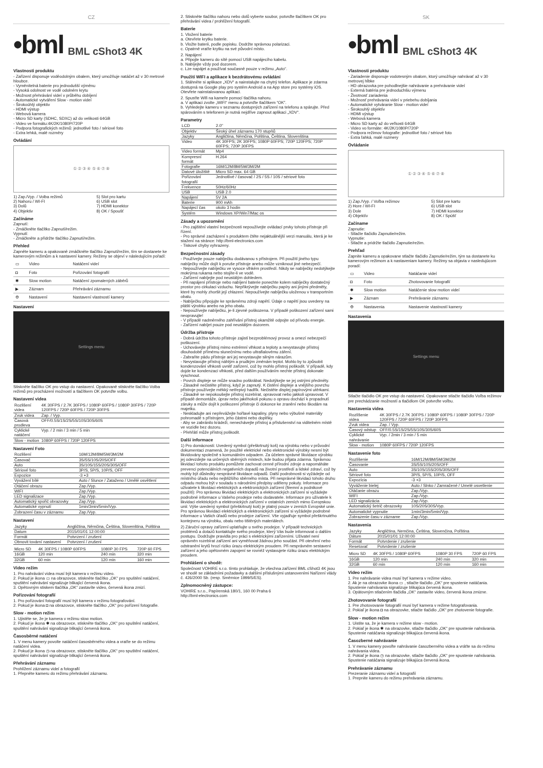CZ
•bml BML cShot3 4K
Vlastnosti produktu
- Zařízení disponuje voděodolným obalem, který umožňuje natáčet až v 30 metrové hloubce.
- Vyměnitelná baterie pro jednodušší výměnu
- Vysoká odolnost ve vodě odolném krytu
- Možnost přehrávání videí v průběhu dobíjení
- Automatické vytváření Slow - motion videí
- Širokoúhlý objektiv
- HDMI výstup
- Webová kamera
- Micro SD karty (SDHC, SDXC) až do velikosti 64GB
- Video ve formátu:4K/2K/1080P/720P
- Podpora fotografických režimů: jednotlivé foto / sériové foto
- Extra lehká, malé rozměry
Ovládání
① ② ③ ④ ⑤ ⑥ ⑦ ⑧
1) Zap./Vyp. / Volba režimů
2) Nahoru / WI-FI
3) Dolů
4) Objektiv
5) Slot pro kartu
6) USB slot
7) HDMI konektor
8) OK / Spoušť
Začínáme
Zapnutí:
- Zmáčkněte tlačítko Zapnutí/režim.
Vypnutí:
- Zmáčkněte a přidržte tlačítko Zapnutí/režim.
Přehled
Zapněte kameru a opakovaně zmáčkněte tlačítko Zapnutí/režim, tím se dostanete ke kamerovým režimům a k nastavení kamery. Režimy se objeví v následujícím pořadí:
| ▭ | Video | Natáčení videí |
| ◘ | Foto | Pořizování fotografií |
| ✱ | Slow motion | Natáčení zpomalených záběrů |
| ▶ | Záznam | Přehrávání záznamu |
| ⚙ | Nastavení | Nastavení vlastností kamery |
Nastavení
Settings menu
Stiskněte tlačítko OK pro vstup do nastavení. Opakovaně stiskněte tlačítko Volba režimů pro procházení možností a tlačítkem OK potvrďte volbu.
Nastavení videa
| Rozlišení videa | 4K 30FPS / 2.7K 30FPS / 1080P 60FPS / 1080P 30FPS / 720P 120FPS / 720P 60FPS / 720P 30FPS |
| Zvuk videa | Zap. / Vyp. |
| Časová prodleva | OFF/0.5S/1S/2S/5S/10S/30S/60S |
| Cyklické natáčení | Vyp. / 2 min / 3 min / 5 min |
| Slow - motion | 1080P 60FPS / 720P 120FPS |
Nastavení Foto
| Rozlišení | 16M/12M/8M/5M/3M/2M |
| Časovač | 3S/5S/10S/20S/OFF |
| Auto | 3S/10S/15S/20S/30S/OFF |
| Sériové foto | 3P/S, 5P/S, 10P/S, OFF |
| Expozice | -3 +3 |
| Vyvážení bílé | Auto / Slunce / Zataženo / Umělé osvětlení |
| Otáčení obrazu | Zap./Vyp. |
| WIFI | Zap./Vyp. |
| LED signalizace | Zap./Vyp. |
| Automatický spořič obrazovky | Zap./Vyp. |
| Automatické vypnutí | 1min/3min/5min/Vyp. |
| Zobrazení času v záznamu | Zap./Vyp. |
Nastavení
| Jazyky | Angličtina, Němčina, Čeština, Slovenština, Polština |
| Datum | 2015/01/01 12:00:00 |
| Formát | Potvrzení / zrušení |
| Obnovit tovární nastavení | Potvrzení / zrušení |
| Micro SD | 4K 30FPS / 1080P 60FPS | 1080P 30 FPS | 720P 60 FPS |
| --- | --- | --- | --- |
| 16GB | 120 min | 240 min | 320 min |
| 32GB | 60 min | 120 min | 160 min |
Video režim
1. Pro nahrávání videa musí být kamera v režimu video.
2. Pokud je ikona ▭ na obrazovce, stiskněte tlačítko „OK“ pro spuštění natáčení, spuštění nahrávání signalizuje blikající červená ikona.
3. Opětovným stiskem tlačítka „OK“ zastavíte video, červená ikona zmizí.
Pořizování fotografií
1. Pro pořizování fotografií musí být kamera v režimu fotografování.
2. Pokud je ikona ◘ na obrazovce, stiskněte tlačítko „OK“ pro pořízení fotografie.
Slow - motion režim
1. Ujistěte se, že je kamera v režimu slow motion.
2. Pokud je ikona ✱ na obrazovce, stiskněte tlačítko „OK“ pro spuštění natáčení, spuštění nahrávání signalizuje blikající červená ikona.
Časosběrné natáčení
1. V menu kamery povolte natáčení časosběrného videa a vraťte se do režimu natáčení videa.
2. Pokud je ikona ◷ na obrazovce, stiskněte tlačítko „OK“ pro spuštění natáčení, spuštění nahrávání signalizuje blikající červená ikona.
Přehrávání záznamu
Prohlížení záznamu videí a fotografií
1. Přepněte kameru do režimu přehrávání záznamu.
2. Stiskněte tlačítko nahoru nebo dolů vyberte soubor, potvrďte tlačítkem OK pro přehrávání videa / prohlížení fotografií.
Baterie
1. Vložení baterie
a. Otevřete krytku baterie.
b. Vložte baterii, podle popisku. Dodržte správnou polarizaci.
c. Opatrně vraťte krytku na své původní místo.
2. Napájení
a. Připojte kameru do sítě pomocí USB napájecího kabelu.
b. Nabíjejte vždy pod dozorem.
c. Lze napájet a používat současně pouze v režimu „Auto“.
Použití WIFI a aplikace k bezdrátovému ovládání
1. Stáhněte si aplikace „XDV“ a nainstalujte na chytrý telefon. Aplikace je zdarma dostupná na Google play pro systém Android a na App store pro systémy iOS. Otevřete nainstalovanou aplikaci.
2. Spusťte Wifi na kameře pomocí tlačítka nahoru.
a. V aplikaci zvolte „WIFI“ menu a potvrďte tlačítkem “OK”.
b. Vyhledejte kameru v seznamu dostupných zařízení na telefonu a spárujte. Před spárováním s telefonem je nutná nejdříve zapnout aplikaci „XDV“.
Parametry
| LCD | 2.0" |
| Objektiv | Široký úhel záznamu 170 stupňů |
| Jazyky | Angličtina, Němčina, Polština, Čeština, Slovenština |
| Video | 4K 30FPS; 2K 30FPS; 1080P 60FPS; 720P 120FPS; 720P 60FPS; 720P 30FPS |
| Video formát | Mp4 |
| Kompresní formát | H.264 |
| Fotografie | 16M/12M/8M/5M/3M/2M |
| Datové úložiště | Micro SD max. 64 GB |
| Pořizování fotografií | Jednotlivé / časovač / 2S / 5S / 10S / sériové foto |
| Frekvence | 50Hz/60Hz |
| USB | USB 2.0 |
| Napájení | 5V 2A |
| Baterie | 900 mAh |
| Napájecí čas | okolo 3 hodin |
| Systém | Windows XP/Win7/Mac os |
Zásady a upozornění
- Pro zajištění vlastní bezpečnosti nepoužívejte ovládací prvky tohoto přístroje při řízení.
- Pro správné zacházení s produktem čtěte nejaktuálnější verzi manuálu, která je ke stažení na stránce: http://bml-electronics.com
- Tiskové chyby vyhrazeny.
Bezpečnostní zásady
- Používejte pouze nabíječku dodávanou s přístrojem. Při použití jiného typu nabíječky může dojít k poruše přístroje anebo může vzniknout jiné nebezpečí.
- Nepoužívejte nabíječku ve vysoce vlhkém prostředí. Nikdy se nabíječky nedotýkejte mokrýma rukama nebo stojíte-li ve vodě.
- Zařízení nabíjejte pod neustálým dohledem.
- Při napájení přístroje nebo nabíjení baterie ponechte kolem nabíječky dostatečný prostor pro cirkulaci vzduchu. Nepřikrývejte nabíječku papíry ani jinými předměty, které by mohly zhoršit její chlazení. Nepoužívejte nabíječku uloženou v transportním obalu.
- Nabíječku připojujte ke správnému zdroji napětí. Údaje o napětí jsou uvedeny na plášti výrobku anebo na jeho obalu.
- Nepoužívejte nabíječku, je-li zjevně poškozena. V případě poškození zařízení sami neopravujte!
- V případě nadměrného zahřívání přístroj okamžitě odpojte od přívodu energie.
- Zařízení nabíjet pouze pod neustálým dozorem.
Údržba přístroje
- Dobrá údržba tohoto přístroje zajistí bezproblémový provoz a omezí nebezpečí poškození.
- Uchovávejte přístroj mimo extrémní vlhkost a teploty a nevystavujte přístroj dlouhodobě přímému slunečnímu nebo ultrafialovému záření.
- Zabraňte pádu přístroje ani jej nevystavujte silným nárazům.
- Nevystavujte přístroj náhlým a prudkým změnám teplot. Mohlo by to způsobit kondenzování vlhkosti uvnitř zařízení, což by mohlo přístroj poškodit. V případě, kdy dojde ke kondenzaci vlhkosti, před dalším používáním nechte přístroj dokonale vyschnout.
- Povrch displeje se může snadno poškrábat. Nedotýkejte se jej ostrými předměty.
- Zásadně nečistěte přístroj, když je zapnutý. K čistění displeje a vnějšího povrchu přístroje používejte měkký netřepivý hadřík. Nečistěte displej papírovými utěrkami.
- Zásadně se nepokoušejte přístroj rozebírat, opravovat nebo jakkoli upravovat. V případě demontáže, úprav nebo jakéhokoli pokusu o opravu dochází k propadnutí záruky a může dojít k poškození přístroje či dokonce ke zranění nebo škodám na majetku.
- Neskladujte ani nepřevážejte hořlavé kapaliny, plyny nebo výbušné materiály pohromadě s přístrojem, jeho částmi nebo doplňky.
- Aby se zabránilo krádeži, nenechávejte přístroj a příslušenství na viditelném místě ve vozidle bez dozoru.
- Přehřátí může přístroj poškodit.
Další informace
1) Pro domácnosti: Uvedený symbol (přeškrtnutý koš) na výrobku nebo v průvodní dokumentaci znamená, že použité elektrické nebo elektronické výrobky nesmí být likvidovány společně s komunálním odpadem. Za účelem správné likvidace výrobku jej odevzdejte na určených sběrných místech, kde budou přijata zdarma. Správnou likvidací tohoto produktu pomůžete zachovat cenné přírodní zdroje a napomáháte prevenci potenciálních negativních dopadů na životní prostředí a lidské zdraví, což by mohly být důsledky nesprávné likvidace odpadů. Další podrobnosti si vyžádejte od místního úřadu nebo nejbližšího sběrného místa. Při nesprávné likvidaci tohoto druhu odpadu mohou být v souladu s národními předpisy uděleny pokuty. Informace pro uživatele k likvidaci elektrických a elektronických zařízení (firemní a podnikové použití): Pro správnou likvidaci elektrických a elektronických zařízení si vyžádejte podrobné informace u Vašeho prodejce nebo dodavatele. Informace pro uživatele k likvidaci elektrických a elektronických zařízení v ostatních zemích mimo Evropskou unii: Výše uvedený symbol (přeškrtnutý koš) je platný pouze v zemích Evropské unie. Pro správnou likvidaci elektrických a elektronických zařízení si vyžádejte podrobné informace u Vašich úřadů nebo prodejce zařízení. Vše vyjadřuje symbol přeškrtnutého kontejneru na výrobku, obalu nebo tištěných materiálech.
2) Záruční opravy zařízení uplatňujte u svého prodejce. V případě technických problémů a dotazů kontaktujte svého prodejce, který Vás bude informovat o dalším postupu. Dodržujte pravidla pro práci s elektrickými zařízeními. Uživatel není oprávněn rozebírat zařízení ani vyměňovat žádnou jeho součást. Při otevření nebo odstranění krytů hrozí riziko úrazu elektrickým proudem. Při nesprávném sestavení zařízení a jeho opětovném zapojení se rovněž vystavujete riziku úrazu elektrickým proudem.
Prohlášení o shodě:
Společnost VOHIRE s.r.o. tímto prohlašuje, že všechna zařízení BML cShot3 4K jsou ve shodě se základními požadavky a dalšími příslušnými ustanoveními Nařízení vlády č. 426/2000 Sb. (resp. Směrnice 1999/5/ES).
Zplnomocněný zástupce:
VOHIRE s.r.o., Papírenská 180/1, 160 00 Praha 6
http://bml-electronics.com
SK
•bml BML cShot3 4K
Vlastnosti produktu
- Zariadenie disponuje vodotesným obalom, ktorý umožňuje nahrávať až v 30 metrovej hĺbke
- HD obrazovka pre pohodlnejšie nahrávanie a prehrávanie videí
- Externá batéria pre jednoduchšiu výmenu
- Životnosť zariadenia
- Možnosť prehrávania videí v priebehu dobíjania
- Automatické vytváranie Slow - motion videí
- Širokouhlý objektív
- HDMI výstup
- Webová kamera
- Micro SD karty až do veľkosti 64GB
- Video vo formáte: 4K/2K/1080P/720P
- Podpora režimov fotografie: jednotlivé foto / sériové foto
- Extra ľahká, malé rozmery
Ovládanie
① ② ③ ④ ⑤ ⑥ ⑦ ⑧
1) Zap./Vyp. / Voľba režimov
2) Hore / WI-FI
3) Dole
4) Objektív
5) Slot pre kartu
6) USB slot
7) HDMI konektor
8) OK / Spúšť
Začíname
Zapnutie:
- Stlačte tlačidlo Zapnutie/režim.
Vypnutie:
- Stlačte a pridržte tlačidlo Zapnutie/režim.
Prehľad
Zapnite kameru a opakovane stlačte tlačidlo Zapnutie/režim, tým sa dostanete ku kamerovým režimom a k nastaveniam kamery. Režimy sa objavia v nasledujúcom poradí:
| ▭ | Video | Natáčanie videí |
| ◘ | Foto | Zhotovovanie fotografií |
| ✱ | Slow motion | Natáčenie slow motion videí |
| ▶ | Záznam | Prehrávanie záznamu |
| ⚙ | Nastavenia | Nastavenie vlastností kamery |
Nastavenia
Settings menu
Stlačte tlačidlo OK pre vstup do nastavení. Opakovane stlačte tlačidlo Voľba režimov pre prechádzanie možností a tlačidlom OK potvrďte voľbu.
Nastavenia videa
| Rozlíšenie videa | 4K 30FPS / 2.7K 30FPS / 1080P 60FPS / 1080P 30FPS / 720P 120FPS / 720P 60FPS / 720P 30FPS |
| Zvuk videa | Zap. / Vyp. |
| Časový odstup | OFF/0.5S/1S/2S/5S/10S/30S/60S |
| Cyklické nahrávanie | Vyp. / 2min / 3 min / 5 min |
| Slow - motion | 1080P 60FPS / 720P 120FPS |
Nastavenie foto
| Rozlíšenie | 16M/12M/8M/5M/3M/2M |
| Časovanie | 3S/5S/10S/20S/OFF |
| Auto | 3S/10S/15S/20S/30S/OFF |
| Sériové foto | 3P/S, 5P/S, 10P/S, OFF |
| Expozícia | -3 +3 |
| Vyváženie bielej | Auto / Slnko / Zamračené / Umelé osvetlenie |
| Otáčanie obrazu | Zap./Vyp. |
| WIFI | Zap./Vyp. |
| LED signalizácia | Zap./Vyp. |
| Automatický šetrič obrazovky | 10S/20S/30S/Vyp. |
| Automatické vypnutie | 1min/3min/5min/Vyp. |
| Zobrazenie času v zázname | Zap./Vyp. |
Nastavenia
| Jazyky | Angličtina, Nemčina, Čeština, Slovenčina, Poľština |
| Dátum | 2015/01/01 12:00:00 |
| Formát | Potvrdenie / zrušenie |
| Resetovať | Potvrdenie / zrušenie |
| Micro SD | 4K 30FPS / 1080P 60FPS | 1080P 30 FPS | 720P 60 FPS |
| --- | --- | --- | --- |
| 16GB | 120 min | 240 min | 320 min |
| 32GB | 60 min | 120 min | 160 min |
Video režim
1. Pre nahrávanie videa musí byť kamera v režime video.
2. Ak je na obrazovke ikona ▭ , stlačte tlačidlo „OK“ pre spustenie natáčania. Spustenie nahrávania signalizuje blikajúca červená ikona.
3. Opätovným stlačením tlačidla „OK“ zastavíte video, červená ikona zmizne.
Zhotovovanie fotografií
1. Pre zhotovovanie fotografií musí byť kamera v režime fotografovania.
2. Pokiaľ je ikona ◘ na obrazovke, stlačte tlačidlo „OK“ pre zhotovenie fotografie.
Slow - motion režim
1. Uistite sa, že je kamera v režime slow - motion.
2. Pokiaľ je ikona ✱ na obrazovke, stlačte tlačidlo „OK“ pre spustenie nahrávania. Spustenie natáčania signalizuje blikajúca červená ikona.
Časozberné nahrávanie
1. V menu kamery povoľte nahrávanie časozberného videa a vráťte sa do režimu nahrávania videa.
2. Pokiaľ je ikona ◷ na obrazovke, stlačte tlačidlo „OK“ pre spustenie nahrávania. Spustenie natáčania signalizuje blikajúca červená ikona.
Prehrávanie záznamu
Prezeranie záznamu videí a fotografií
1. Prepnite kameru do režimu prehrávania záznamu.